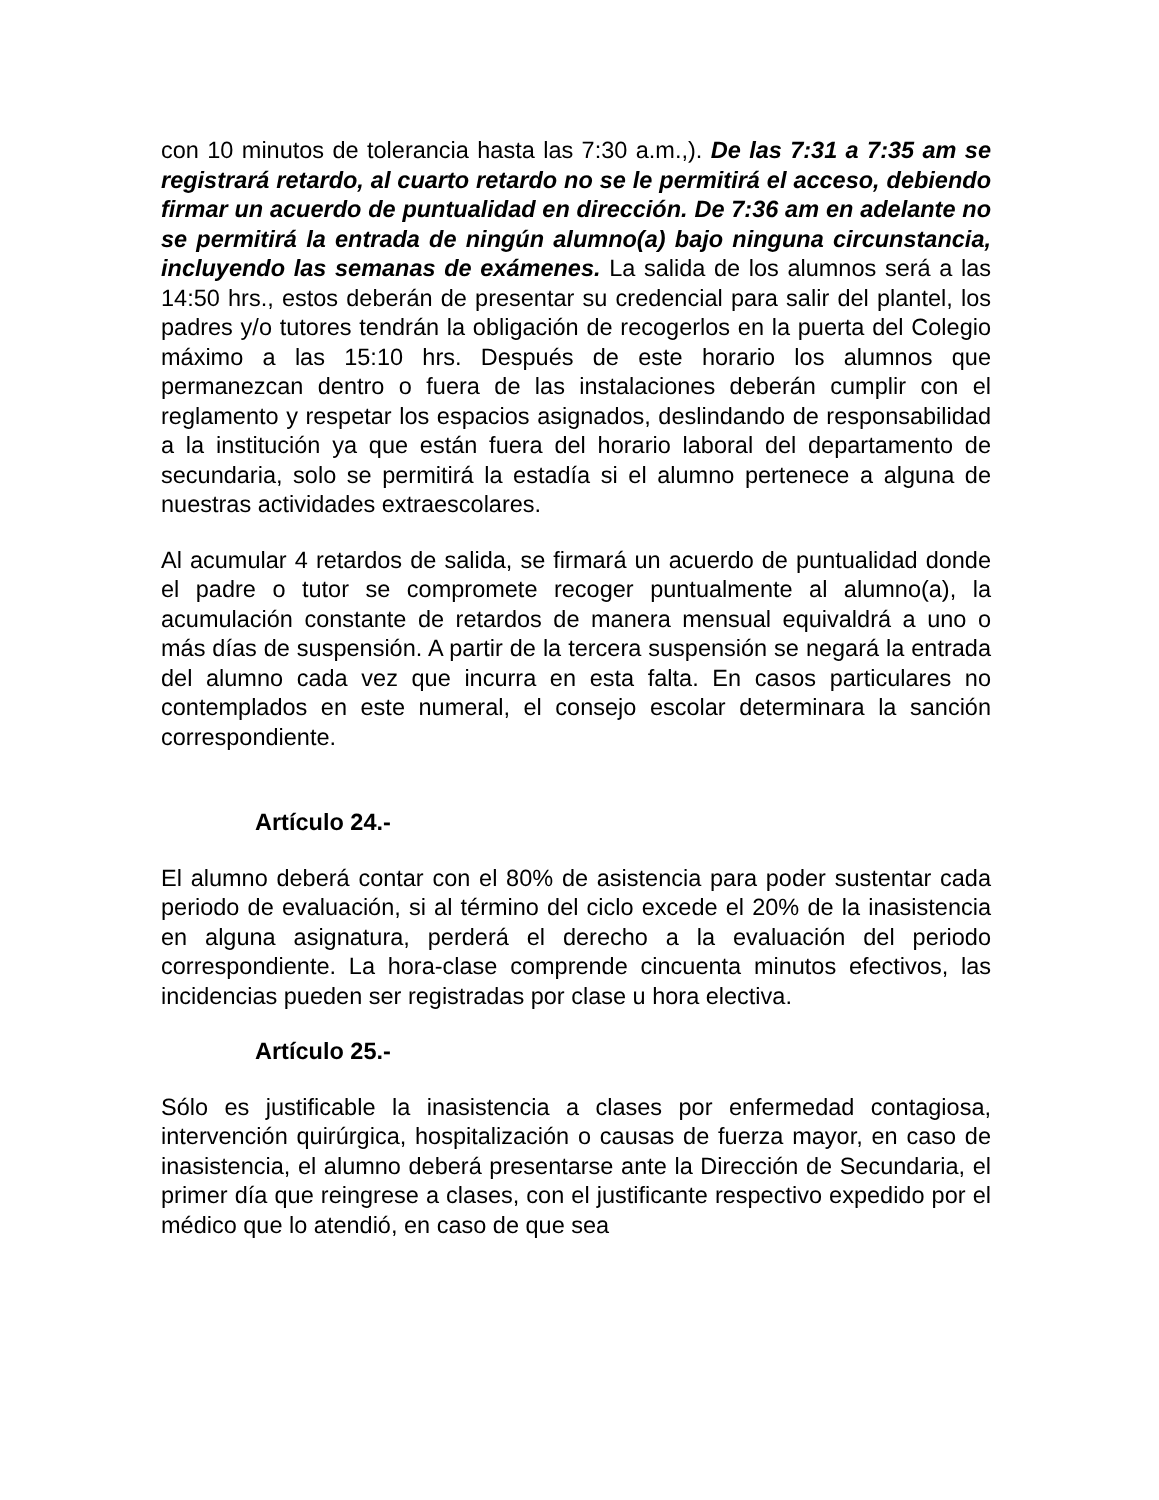con 10 minutos de tolerancia hasta las 7:30 a.m.,). De las 7:31 a 7:35 am se registrará retardo, al cuarto retardo no se le permitirá el acceso, debiendo firmar un acuerdo de puntualidad en dirección. De 7:36 am en adelante no se permitirá la entrada de ningún alumno(a) bajo ninguna circunstancia, incluyendo las semanas de exámenes. La salida de los alumnos será a las 14:50 hrs., estos deberán de presentar su credencial para salir del plantel, los padres y/o tutores tendrán la obligación de recogerlos en la puerta del Colegio máximo a las 15:10 hrs. Después de este horario los alumnos que permanezcan dentro o fuera de las instalaciones deberán cumplir con el reglamento y respetar los espacios asignados, deslindando de responsabilidad a la institución ya que están fuera del horario laboral del departamento de secundaria, solo se permitirá la estadía si el alumno pertenece a alguna de nuestras actividades extraescolares.
Al acumular 4 retardos de salida, se firmará un acuerdo de puntualidad donde el padre o tutor se compromete recoger puntualmente al alumno(a), la acumulación constante de retardos de manera mensual equivaldrá a uno o más días de suspensión. A partir de la tercera suspensión se negará la entrada del alumno cada vez que incurra en esta falta. En casos particulares no contemplados en este numeral, el consejo escolar determinara la sanción correspondiente.
Artículo 24.-
El alumno deberá contar con el 80% de asistencia para poder sustentar cada periodo de evaluación, si al término del ciclo excede el 20% de la inasistencia en alguna asignatura, perderá el derecho a la evaluación del periodo correspondiente. La hora-clase comprende cincuenta minutos efectivos, las incidencias pueden ser registradas por clase u hora electiva.
Artículo 25.-
Sólo es justificable la inasistencia a clases por enfermedad contagiosa, intervención quirúrgica, hospitalización o causas de fuerza mayor, en caso de inasistencia, el alumno deberá presentarse ante la Dirección de Secundaria, el primer día que reingrese a clases, con el justificante respectivo expedido por el médico que lo atendió, en caso de que sea